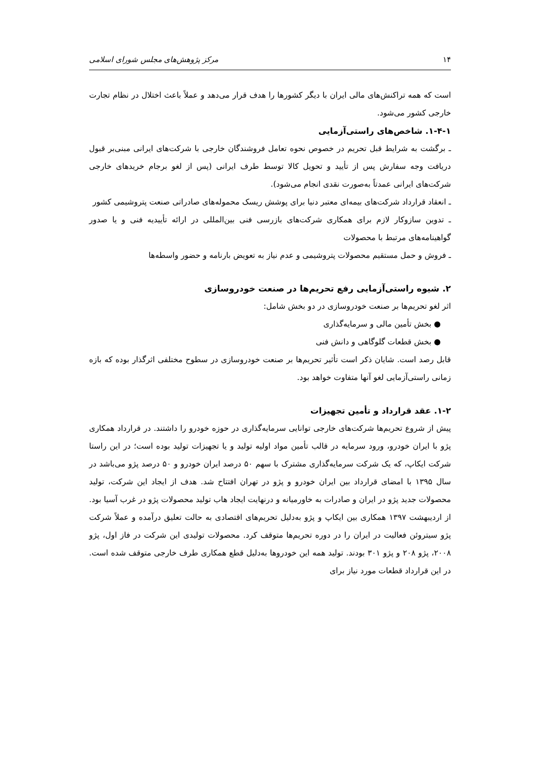۱۴ مرکز پژوهش‌های مجلس شورای اسلامی
است که همه تراکنش‌های مالی ایران با دیگر کشورها را هدف قرار می‌دهد و عملاً باعث اختلال در نظام تجارت خارجی کشور می‌شود.
۱-۴-۱. شاخص‌های راستی‌آزمایی
ـ برگشت به شرایط قبل تحریم در خصوص نحوه تعامل فروشندگان خارجی با شرکت‌های ایرانی مبنی‌بر قبول دریافت وجه سفارش پس از تأیید و تحویل کالا توسط طرف ایرانی (پس از لغو برجام خریدهای خارجی شرکت‌های ایرانی عمدتاً به‌صورت نقدی انجام می‌شود).
ـ انعقاد قرارداد شرکت‌های بیمه‌ای معتبر دنیا برای پوشش ریسک محموله‌های صادراتی صنعت پتروشیمی کشور
ـ تدوین سازوکار لازم برای همکاری شرکت‌های بازرسی فنی بین‌المللی در ارائه تأییدیه فنی و یا صدور گواهینامه‌های مرتبط با محصولات
ـ فروش و حمل مستقیم محصولات پتروشیمی و عدم نیاز به تعویض بارنامه و حضور واسطه‌ها
۲. شیوه راستی‌آزمایی رفع تحریم‌ها در صنعت خودروسازی
اثر لغو تحریم‌ها بر صنعت خودروسازی در دو بخش شامل:
● بخش تأمین مالی و سرمایه‌گذاری
● بخش قطعات گلوگاهی و دانش فنی
قابل رصد است. شایان ذکر است تأثیر تحریم‌ها بر صنعت خودروسازی در سطوح مختلفی اثرگذار بوده که بازه زمانی راستی‌آزمایی لغو آنها متفاوت خواهد بود.
۱-۲. عقد قرارداد و تأمین تجهیزات
پیش از شروع تحریم‌ها شرکت‌های خارجی توانایی سرمایه‌گذاری در حوزه خودرو را داشتند. در قرارداد همکاری پژو با ایران خودرو، ورود سرمایه در قالب تأمین مواد اولیه تولید و یا تجهیزات تولید بوده است؛ در این راستا شرکت ایکاپ، که یک شرکت سرمایه‌گذاری مشترک با سهم ۵۰ درصد ایران خودرو و ۵۰ درصد پژو می‌باشد در سال ۱۳۹۵ با امضای قرارداد بین ایران خودرو و پژو در تهران افتتاح شد. هدف از ایجاد این شرکت، تولید محصولات جدید پژو در ایران و صادرات به خاورمیانه و درنهایت ایجاد هاب تولید محصولات پژو در غرب آسیا بود. از اردیبهشت ۱۳۹۷ همکاری بین ایکاپ و پژو به‌دلیل تحریم‌های اقتصادی به حالت تعلیق درآمده و عملاً شرکت پژو سیتروئن فعالیت در ایران را در دوره تحریم‌ها متوقف کرد. محصولات تولیدی این شرکت در فاز اول، پژو ۲۰۰۸، پژو ۲۰۸ و پژو ۳۰۱ بودند. تولید همه این خودروها به‌دلیل قطع همکاری طرف خارجی متوقف شده است. در این قرارداد قطعات مورد نیاز برای